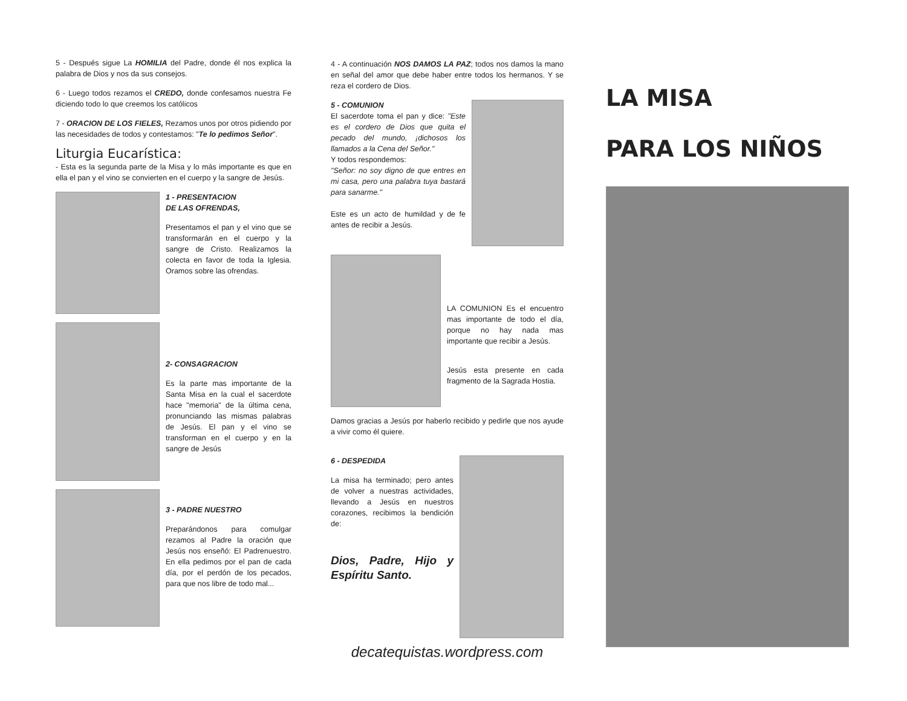5 - Después sigue La HOMILIA del Padre, donde él nos explica la palabra de Dios y nos da sus consejos.
6 - Luego todos rezamos el CREDO, donde confesamos nuestra Fe diciendo todo lo que creemos los católicos
7 - ORACION DE LOS FIELES, Rezamos unos por otros pidiendo por las necesidades de todos y contestamos: "Te lo pedimos Señor".
Liturgia Eucarística:
- Esta es la segunda parte de la Misa y lo más importante es que en ella el pan y el vino se convierten en el cuerpo y la sangre de Jesús.
1 - PRESENTACION
DE LAS OFRENDAS,
Presentamos el pan y el vino que se transformarán en el cuerpo y la sangre de Cristo. Realizamos la colecta en favor de toda la Iglesia. Oramos sobre las ofrendas.
2- CONSAGRACION
Es la parte mas importante de la Santa Misa en la cual el sacerdote hace "memoria" de la última cena, pronunciando las mismas palabras de Jesús. El pan y el vino se transforman en el cuerpo y en la sangre de Jesús
3 - PADRE NUESTRO
Preparándonos para comulgar rezamos al Padre la oración que Jesús nos enseñó: El Padrenuestro. En ella pedimos por el pan de cada día, por el perdón de los pecados, para que nos libre de todo mal...
4 - A continuación NOS DAMOS LA PAZ; todos nos damos la mano en señal del amor que debe haber entre todos los hermanos. Y se reza el cordero de Dios.
5 - COMUNION
El sacerdote toma el pan y dice: "Este es el cordero de Dios que quita el pecado del mundo, ¡dichosos los llamados a la Cena del Señor."
Y todos respondemos:
"Señor: no soy digno de que entres en mi casa, pero una palabra tuya bastará para sanarme."
Este es un acto de humildad y de fe antes de recibir a Jesús.
LA COMUNION Es el encuentro mas importante de todo el día, porque no hay nada mas importante que recibir a Jesús.
Jesús esta presente en cada fragmento de la Sagrada Hostia.
Damos gracias a Jesús por haberlo recibido y pedirle que nos ayude a vivir como él quiere.
6 - DESPEDIDA
La misa ha terminado; pero antes de volver a nuestras actividades, llevando a Jesús en nuestros corazones, recibimos la bendición de:
Dios, Padre, Hijo y Espíritu Santo.
decatequistas.wordpress.com
LA MISA
PARA LOS NIÑOS